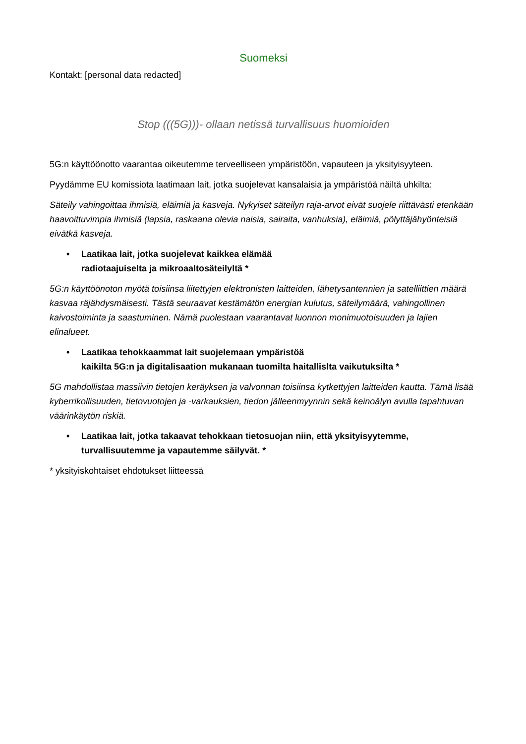Suomeksi
Kontakt: [personal data redacted]
Stop (((5G)))- ollaan netissä turvallisuus huomioiden
5G:n käyttöönotto vaarantaa oikeutemme terveelliseen ympäristöön, vapauteen ja yksityisyyteen.
Pyydämme EU komissiota laatimaan lait, jotka suojelevat kansalaisia ja ympäristöä näiltä uhkilta:
Säteily vahingoittaa ihmisiä, eläimiä ja kasveja. Nykyiset säteilyn raja-arvot eivät suojele riittävästi etenkään haavoittuvimpia ihmisiä (lapsia, raskaana olevia naisia, sairaita, vanhuksia), eläimiä, pölyttäjähyönteisiä eivätkä kasveja.
• Laatikaa lait, jotka suojelevat kaikkea elämää
radiotaajuiselta ja mikroaaltosäteilyltä *
5G:n käyttöönoton myötä toisiinsa liitettyjen elektronisten laitteiden, lähetysantennien ja satelliittien määrä kasvaa räjähdysmäisesti. Tästä seuraavat kestämätön energian kulutus, säteilymäärä, vahingollinen kaivostoiminta ja saastuminen. Nämä puolestaan vaarantavat luonnon monimuotoisuuden ja lajien elinalueet.
• Laatikaa tehokkaammat lait suojelemaan ympäristöä
kaikilta 5G:n ja digitalisaation mukanaan tuomilta haitallislta vaikutuksilta *
5G mahdollistaa massiivin tietojen keräyksen ja valvonnan toisiinsa kytkettyjen laitteiden kautta. Tämä lisää kyberrikollisuuden, tietovuotojen ja -varkauksien, tiedon jälleenmyynnin sekä keinoälyn avulla tapahtuvan väärinkäytön riskiä.
• Laatikaa lait, jotka takaavat tehokkaan tietosuojan niin, että yksityisyytemme,
turvallisuutemme ja vapautemme säilyvät. *
* yksityiskohtaiset ehdotukset liitteessä